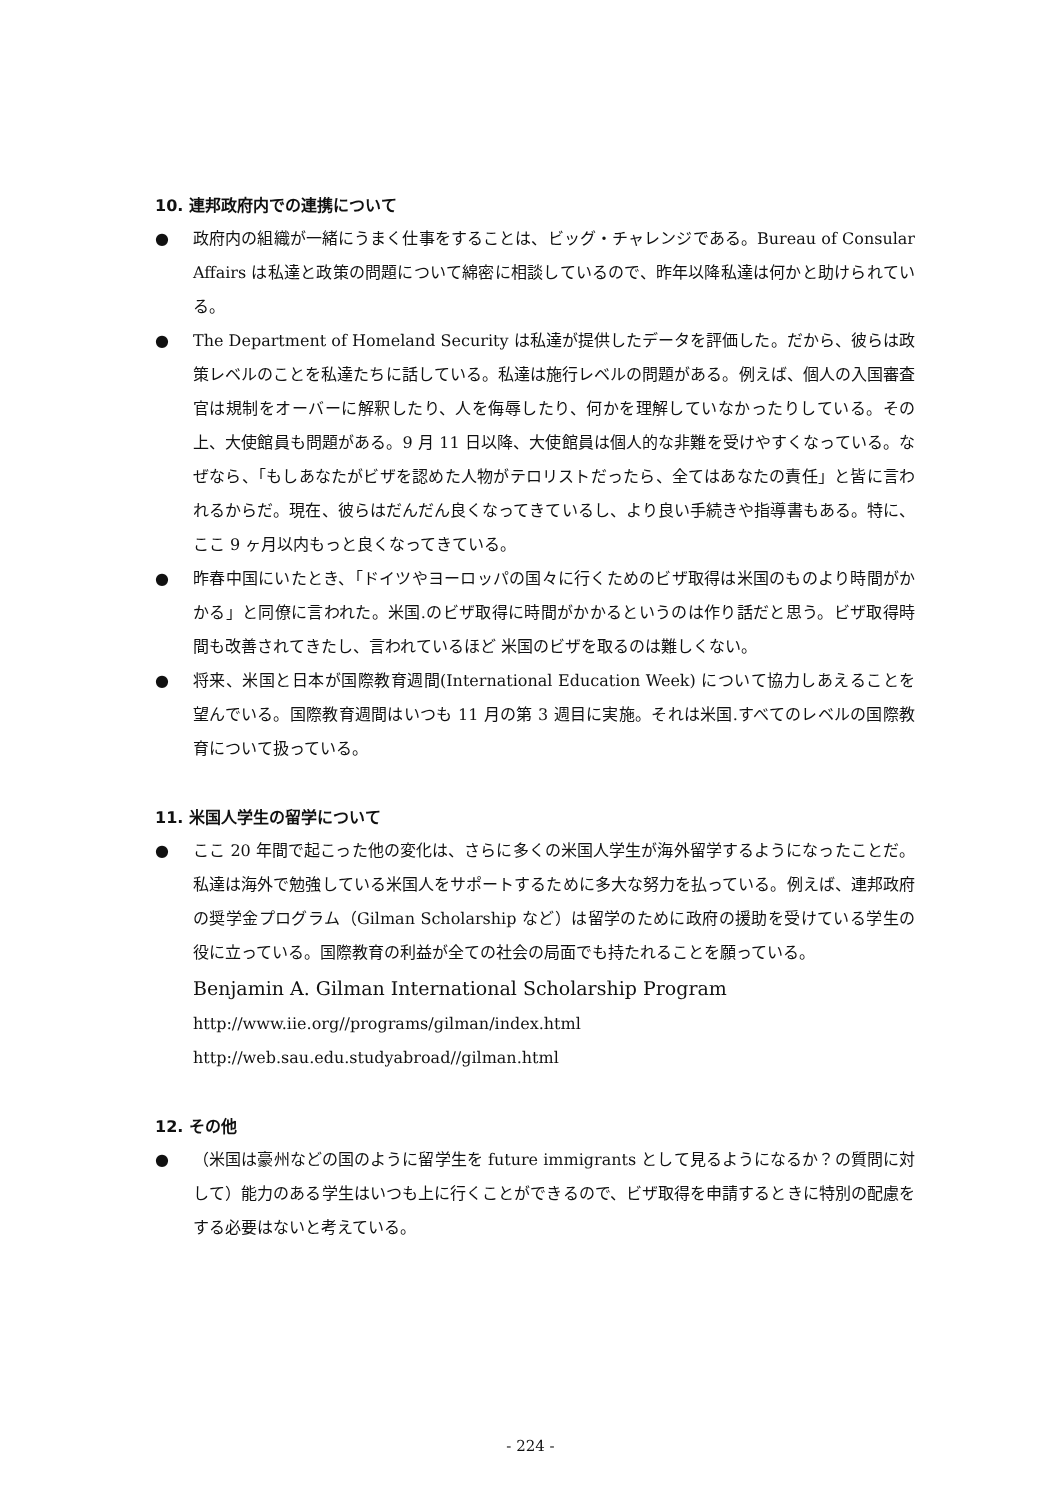10. 連邦政府内での連携について
● 政府内の組織が一緒にうまく仕事をすることは、ビッグ・チャレンジである。Bureau of Consular Affairs は私達と政策の問題について綿密に相談しているので、昨年以降私達は何かと助けられている。
● The Department of Homeland Security は私達が提供したデータを評価した。だから、彼らは政策レベルのことを私達たちに話している。私達は施行レベルの問題がある。例えば、個人の入国審査官は規制をオーバーに解釈したり、人を侮辱したり、何かを理解していなかったりしている。その上、大使館員も問題がある。9 月 11 日以降、大使館員は個人的な非難を受けやすくなっている。なぜなら、「もしあなたがビザを認めた人物がテロリストだったら、全てはあなたの責任」と皆に言われるからだ。現在、彼らはだんだん良くなってきているし、より良い手続きや指導書もある。特に、ここ 9 ヶ月以内もっと良くなってきている。
● 昨春中国にいたとき、「ドイツやヨーロッパの国々に行くためのビザ取得は米国のものより時間がかかる」と同僚に言われた。米国.のビザ取得に時間がかかるというのは作り話だと思う。ビザ取得時間も改善されてきたし、言われているほど 米国のビザを取るのは難しくない。
● 将来、米国と日本が国際教育週間(International Education Week) について協力しあえることを望んでいる。国際教育週間はいつも 11 月の第 3 週目に実施。それは米国.すべてのレベルの国際教育について扱っている。
11. 米国人学生の留学について
● ここ 20 年間で起こった他の変化は、さらに多くの米国人学生が海外留学するようになったことだ。私達は海外で勉強している米国人をサポートするために多大な努力を払っている。例えば、連邦政府の奨学金プログラム（Gilman Scholarship など）は留学のために政府の援助を受けている学生の役に立っている。国際教育の利益が全ての社会の局面でも持たれることを願っている。
Benjamin A. Gilman International Scholarship Program
http://www.iie.org//programs/gilman/index.html
http://web.sau.edu.studyabroad//gilman.html
12. その他
● （米国は豪州などの国のように留学生を future immigrants として見るようになるか？の質問に対して）能力のある学生はいつも上に行くことができるので、ビザ取得を申請するときに特別の配慮をする必要はないと考えている。
- 224 -